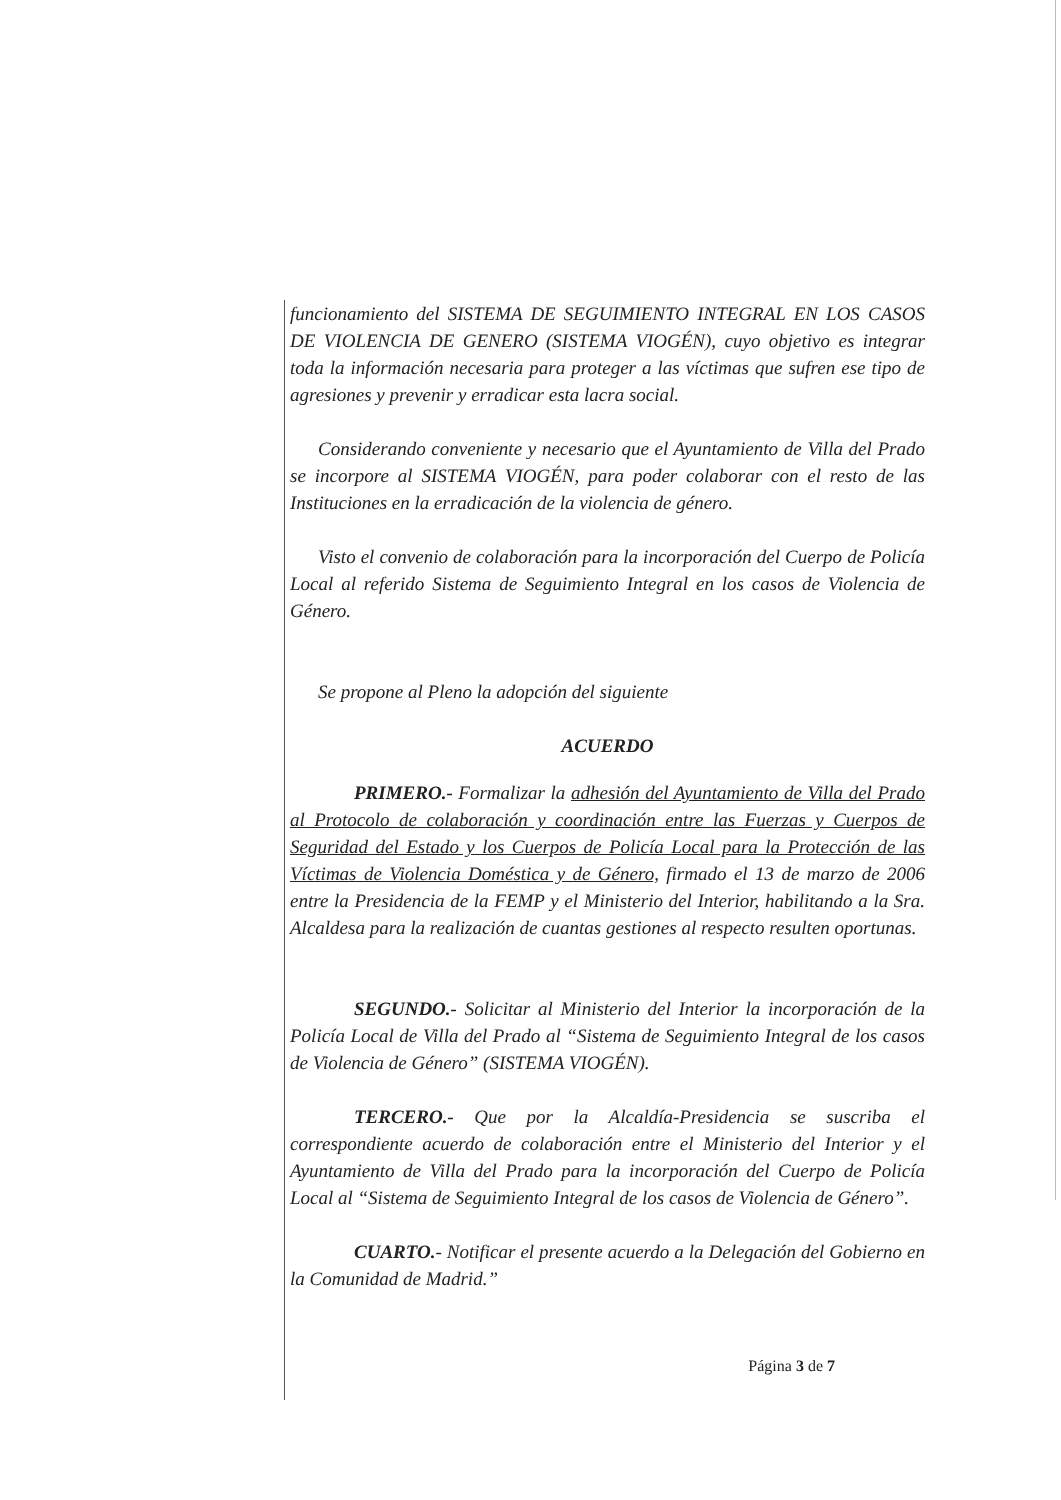funcionamiento del SISTEMA DE SEGUIMIENTO INTEGRAL EN LOS CASOS DE VIOLENCIA DE GENERO (SISTEMA VIOGÉN), cuyo objetivo es integrar toda la información necesaria para proteger a las víctimas que sufren ese tipo de agresiones y prevenir y erradicar esta lacra social.
Considerando conveniente y necesario que el Ayuntamiento de Villa del Prado se incorpore al SISTEMA VIOGÉN, para poder colaborar con el resto de las Instituciones en la erradicación de la violencia de género.
Visto el convenio de colaboración para la incorporación del Cuerpo de Policía Local al referido Sistema de Seguimiento Integral en los casos de Violencia de Género.
Se propone al Pleno la adopción del siguiente
ACUERDO
PRIMERO.- Formalizar la adhesión del Ayuntamiento de Villa del Prado al Protocolo de colaboración y coordinación entre las Fuerzas y Cuerpos de Seguridad del Estado y los Cuerpos de Policía Local para la Protección de las Víctimas de Violencia Doméstica y de Género, firmado el 13 de marzo de 2006 entre la Presidencia de la FEMP y el Ministerio del Interior, habilitando a la Sra. Alcaldesa para la realización de cuantas gestiones al respecto resulten oportunas.
SEGUNDO.- Solicitar al Ministerio del Interior la incorporación de la Policía Local de Villa del Prado al “Sistema de Seguimiento Integral de los casos de Violencia de Género” (SISTEMA VIOGÉN).
TERCERO.- Que por la Alcaldía-Presidencia se suscriba el correspondiente acuerdo de colaboración entre el Ministerio del Interior y el Ayuntamiento de Villa del Prado para la incorporación del Cuerpo de Policía Local al “Sistema de Seguimiento Integral de los casos de Violencia de Género”.
CUARTO.- Notificar el presente acuerdo a la Delegación del Gobierno en la Comunidad de Madrid.”
Página 3 de 7